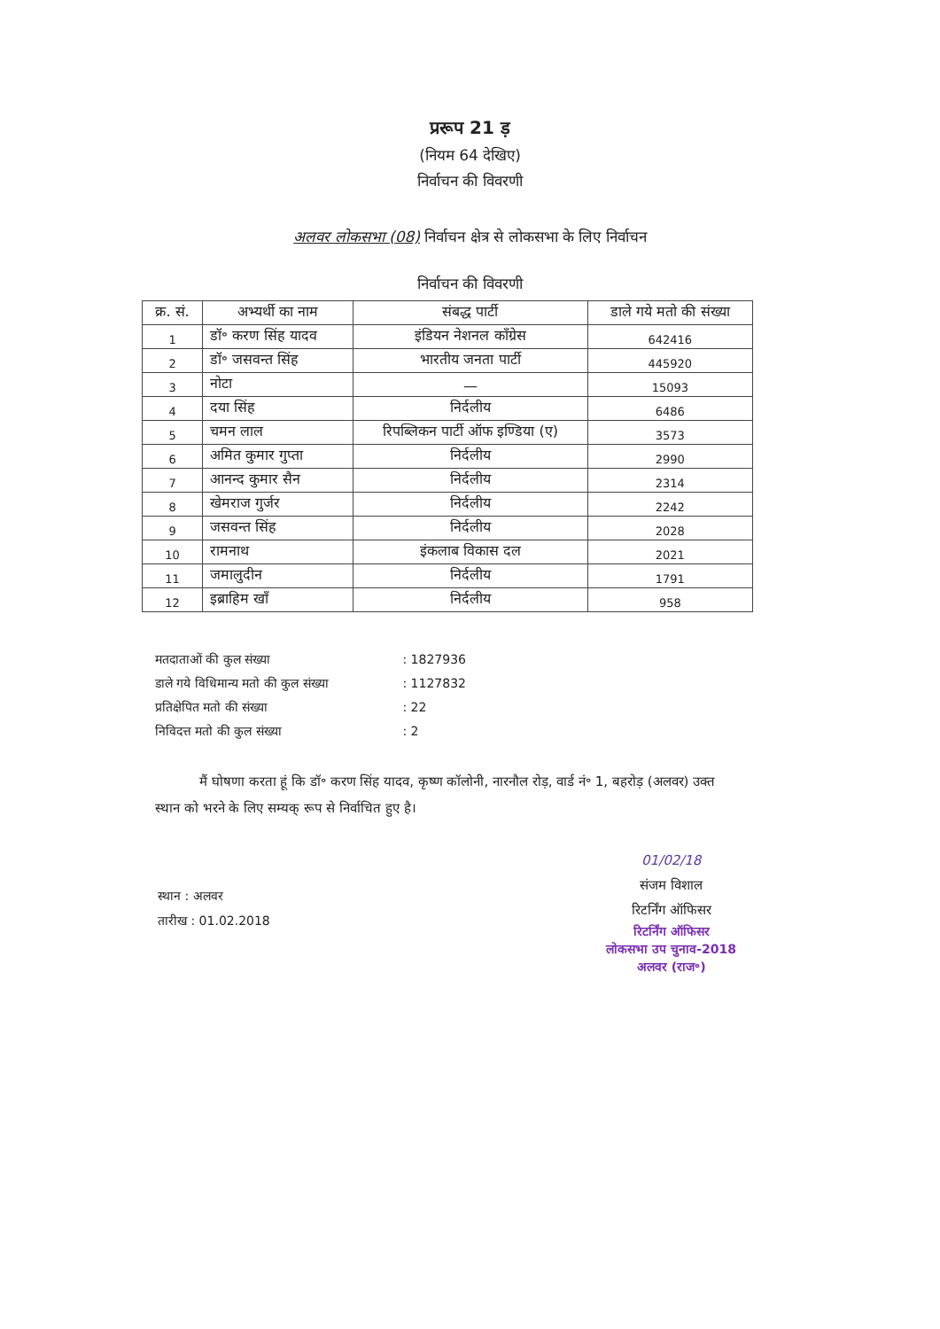प्ररूप 21 ड़
(नियम 64 देखिए)
निर्वाचन की विवरणी
अलवर लोकसभा (08) निर्वाचन क्षेत्र से लोकसभा के लिए निर्वाचन
निर्वाचन की विवरणी
| क्र. सं. | अभ्यर्थी का नाम | संबद्ध पार्टी | डाले गये मतो की संख्या |
| --- | --- | --- | --- |
| 1 | डॉ॰ करण सिंह यादव | इंडियन नेशनल कॉंग्रेस | 642416 |
| 2 | डॉ॰ जसवन्त सिंह | भारतीय जनता पार्टी | 445920 |
| 3 | नोटा | — | 15093 |
| 4 | दया सिंह | निर्दलीय | 6486 |
| 5 | चमन लाल | रिपब्लिकन पार्टी ऑफ इण्डिया (ए) | 3573 |
| 6 | अमित कुमार गुप्ता | निर्दलीय | 2990 |
| 7 | आनन्द कुमार सैन | निर्दलीय | 2314 |
| 8 | खेमराज गुर्जर | निर्दलीय | 2242 |
| 9 | जसवन्त सिंह | निर्दलीय | 2028 |
| 10 | रामनाथ | इंकलाब विकास दल | 2021 |
| 11 | जमालुदीन | निर्दलीय | 1791 |
| 12 | इब्राहिम खॉं | निर्दलीय | 958 |
मतदाताओं की कुल संख्या : 1827936
डाले गये विधिमान्य मतो की कुल संख्या : 1127832
प्रतिक्षेपित मतो की संख्या : 22
निविदत्त मतो की कुल संख्या : 2
मैं घोषणा करता हूं कि डॉ॰ करण सिंह यादव, कृष्ण कॉलोनी, नारनौल रोड़, वार्ड नं॰ 1, बहरोड़ (अलवर) उक्त स्थान को भरने के लिए सम्यक् रूप से निर्वाचित हुए है।
स्थान : अलवर
तारीख : 01.02.2018
01/02/18
संजम विशाल
रिटर्निंग ऑफिसर
रिटर्निंग ऑफिसर
लोकसभा उप चुनाव-2018
अलवर (राज॰)